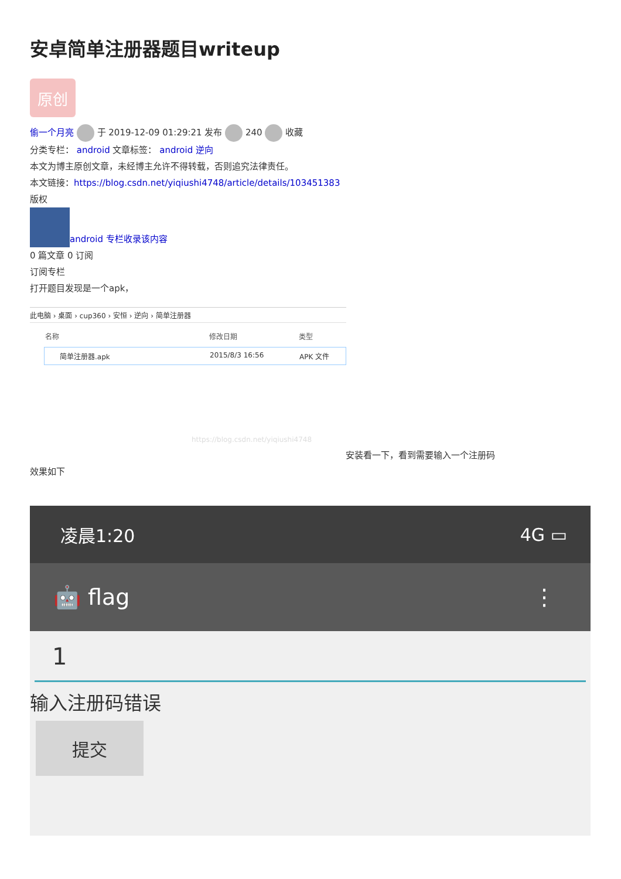安卓简单注册器题目writeup
原创
偷一个月亮 于 2019-12-09 01:29:21 发布 240 收藏
分类专栏： android 文章标签： android 逆向
本文为博主原创文章，未经博主允许不得转载，否则追究法律责任。
本文链接：https://blog.csdn.net/yiqiushi4748/article/details/103451383
版权
android 专栏收录该内容
0 篇文章 0 订阅
订阅专栏
打开题目发现是一个apk，
此电脑 › 桌面 › cup360 › 安恒 › 逆向 › 简单注册器
名称 修改日期 类型
简单注册器.apk 2015/8/3 16:56 APK 文件
https://blog.csdn.net/yiqiushi4748
安装看一下，看到需要输入一个注册码
效果如下
凌晨1:20 4G ▭
🤖 flag ⋮
1
输入注册码错误
提交